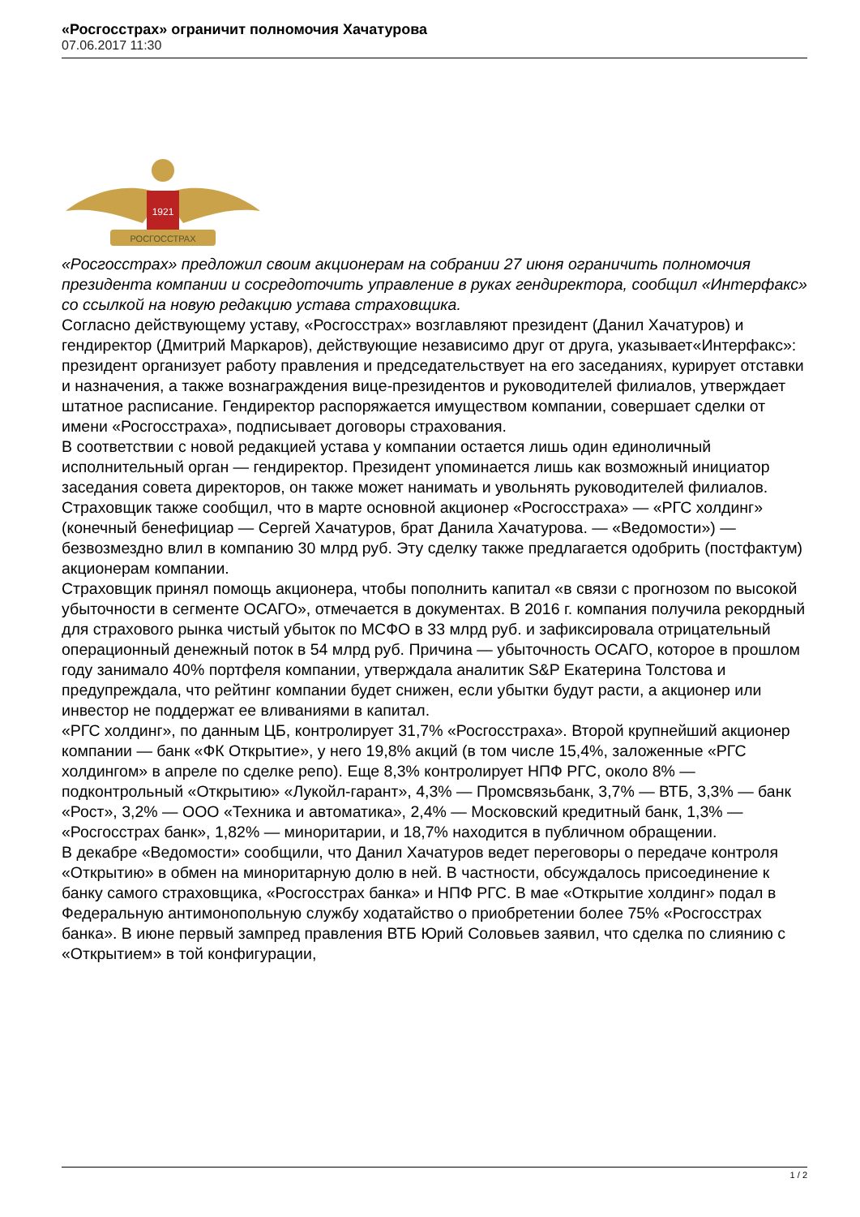«Росгосстрах» ограничит полномочия Хачатурова
07.06.2017 11:30
1921
РОСГОССТРАХ
«Росгосстрах» предложил своим акционерам на собрании 27 июня ограничить полномочия президента компании и сосредоточить управление в руках гендиректора, сообщил «Интерфакс» со ссылкой на новую редакцию устава страховщика.
Согласно действующему уставу, «Росгосстрах» возглавляют президент (Данил Хачатуров) и гендиректор (Дмитрий Маркаров), действующие независимо друг от друга, указывает«Интерфакс»: президент организует работу правления и председательствует на его заседаниях, курирует отставки и назначения, а также вознаграждения вице-президентов и руководителей филиалов, утверждает штатное расписание. Гендиректор распоряжается имуществом компании, совершает сделки от имени «Росгосстраха», подписывает договоры страхования.
В соответствии с новой редакцией устава у компании остается лишь один единоличный исполнительный орган — гендиректор. Президент упоминается лишь как возможный инициатор заседания совета директоров, он также может нанимать и увольнять руководителей филиалов.
Страховщик также сообщил, что в марте основной акционер «Росгосстраха» — «РГС холдинг» (конечный бенефициар — Сергей Хачатуров, брат Данила Хачатурова. — «Ведомости») — безвозмездно влил в компанию 30 млрд руб. Эту сделку также предлагается одобрить (постфактум) акционерам компании.
Страховщик принял помощь акционера, чтобы пополнить капитал «в связи с прогнозом по высокой убыточности в сегменте ОСАГО», отмечается в документах. В 2016 г. компания получила рекордный для страхового рынка чистый убыток по МСФО в 33 млрд руб. и зафиксировала отрицательный операционный денежный поток в 54 млрд руб. Причина — убыточность ОСАГО, которое в прошлом году занимало 40% портфеля компании, утверждала аналитик S&P Екатерина Толстова и предупреждала, что рейтинг компании будет снижен, если убытки будут расти, а акционер или инвестор не поддержат ее вливаниями в капитал.
«РГС холдинг», по данным ЦБ, контролирует 31,7% «Росгосстраха». Второй крупнейший акционер компании — банк «ФК Открытие», у него 19,8% акций (в том числе 15,4%, заложенные «РГС холдингом» в апреле по сделке репо). Еще 8,3% контролирует НПФ РГС, около 8% — подконтрольный «Открытию» «Лукойл-гарант», 4,3% — Промсвязьбанк, 3,7% — ВТБ, 3,3% — банк «Рост», 3,2% — ООО «Техника и автоматика», 2,4% — Московский кредитный банк, 1,3% — «Росгосстрах банк», 1,82% — миноритарии, и 18,7% находится в публичном обращении.
В декабре «Ведомости» сообщили, что Данил Хачатуров ведет переговоры о передаче контроля «Открытию» в обмен на миноритарную долю в ней. В частности, обсуждалось присоединение к банку самого страховщика, «Росгосстрах банка» и НПФ РГС. В мае «Открытие холдинг» подал в Федеральную антимонопольную службу ходатайство о приобретении более 75% «Росгосстрах банка». В июне первый зампред правления ВТБ Юрий Соловьев заявил, что сделка по слиянию с «Открытием» в той конфигурации,
1 / 2